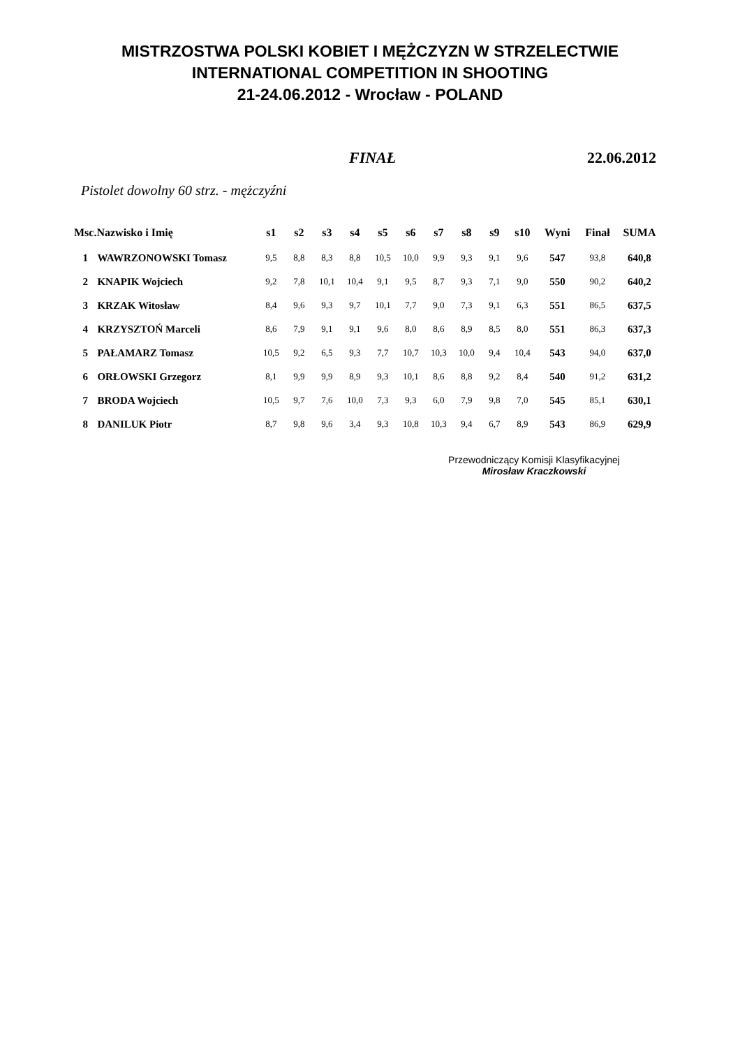MISTRZOSTWA POLSKI KOBIET I MĘŻCZYZN W STRZELECTWIE
INTERNATIONAL COMPETITION IN SHOOTING
21-24.06.2012 - Wrocław - POLAND
FINAŁ 22.06.2012
Pistolet dowolny 60 strz. - mężczyźni
| Msc. | Nazwisko i Imię | s1 | s2 | s3 | s4 | s5 | s6 | s7 | s8 | s9 | s10 | Wyni | Finał | SUMA |
| --- | --- | --- | --- | --- | --- | --- | --- | --- | --- | --- | --- | --- | --- | --- |
| 1 | WAWRZONOWSKI Tomasz | 9,5 | 8,8 | 8,3 | 8,8 | 10,5 | 10,0 | 9,9 | 9,3 | 9,1 | 9,6 | 547 | 93,8 | 640,8 |
| 2 | KNAPIK Wojciech | 9,2 | 7,8 | 10,1 | 10,4 | 9,1 | 9,5 | 8,7 | 9,3 | 7,1 | 9,0 | 550 | 90,2 | 640,2 |
| 3 | KRZAK Witosław | 8,4 | 9,6 | 9,3 | 9,7 | 10,1 | 7,7 | 9,0 | 7,3 | 9,1 | 6,3 | 551 | 86,5 | 637,5 |
| 4 | KRZYSZTOŃ Marceli | 8,6 | 7,9 | 9,1 | 9,1 | 9,6 | 8,0 | 8,6 | 8,9 | 8,5 | 8,0 | 551 | 86,3 | 637,3 |
| 5 | PAŁAMARZ Tomasz | 10,5 | 9,2 | 6,5 | 9,3 | 7,7 | 10,7 | 10,3 | 10,0 | 9,4 | 10,4 | 543 | 94,0 | 637,0 |
| 6 | ORŁOWSKI Grzegorz | 8,1 | 9,9 | 9,9 | 8,9 | 9,3 | 10,1 | 8,6 | 8,8 | 9,2 | 8,4 | 540 | 91,2 | 631,2 |
| 7 | BRODA Wojciech | 10,5 | 9,7 | 7,6 | 10,0 | 7,3 | 9,3 | 6,0 | 7,9 | 9,8 | 7,0 | 545 | 85,1 | 630,1 |
| 8 | DANILUK Piotr | 8,7 | 9,8 | 9,6 | 3,4 | 9,3 | 10,8 | 10,3 | 9,4 | 6,7 | 8,9 | 543 | 86,9 | 629,9 |
Przewodniczący Komisji Klasyfikacyjnej
Mirosław Kraczkowski